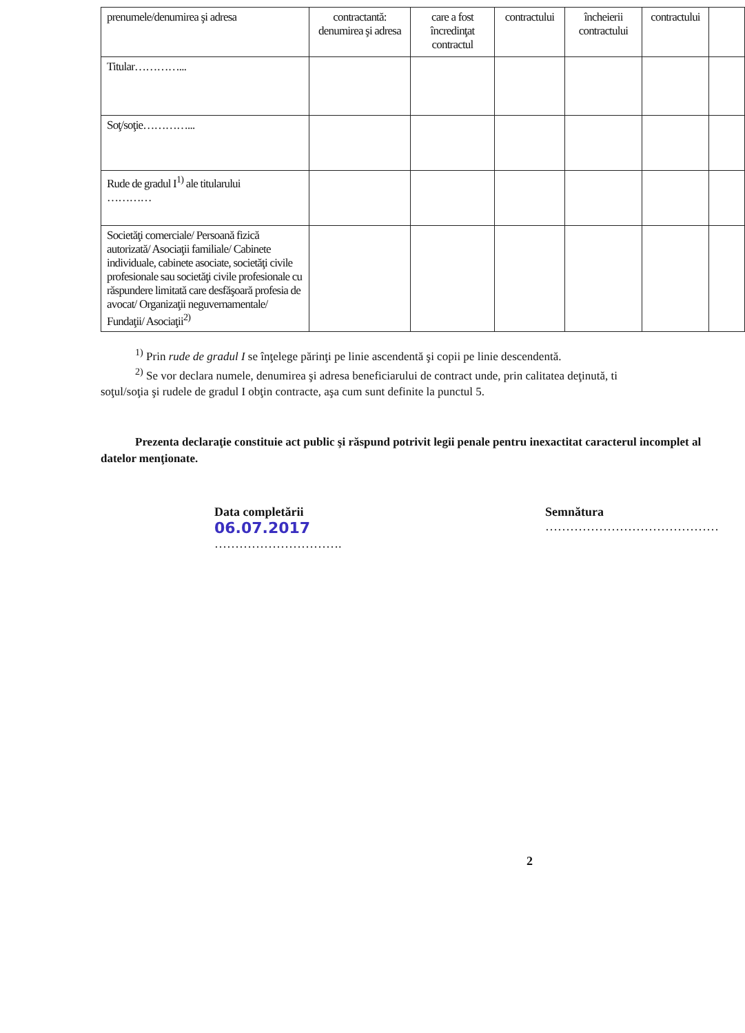| prenumele/denumirea şi adresa | contractantă: denumirea şi adresa | care a fost încredinţat contractul | contractului | încheierii contractului | contractului | |
| Titular…………... | | | | | | |
| Soţ/soţie…………... | | | | | | |
| Rude de gradul I<sup>1)</sup> ale titularului ………… | | | | | | |
| Societăţi comerciale/ Persoană fizică autorizată/ Asociaţii familiale/ Cabinete individuale, cabinete asociate, societăţi civile profesionale sau societăţi civile profesionale cu răspundere limitată care desfăşoară profesia de avocat/ Organizaţii neguvernamentale/ Fundaţii/ Asociaţii<sup>2)</sup> | | | | | | |
<sup>1)</sup> Prin rude de gradul I se înţelege părinţi pe linie ascendentă şi copii pe linie descendentă.
<sup>2)</sup> Se vor declara numele, denumirea şi adresa beneficiarului de contract unde, prin calitatea deţinută, ti
soţul/soţia şi rudele de gradul I obţin contracte, aşa cum sunt definite la punctul 5.
Prezenta declaraţie constituie act public şi răspund potrivit legii penale pentru inexactitat caracterul incomplet al datelor menţionate.
Data completării
06.07.2017
………………………….
Semnătura
……………………………………
2